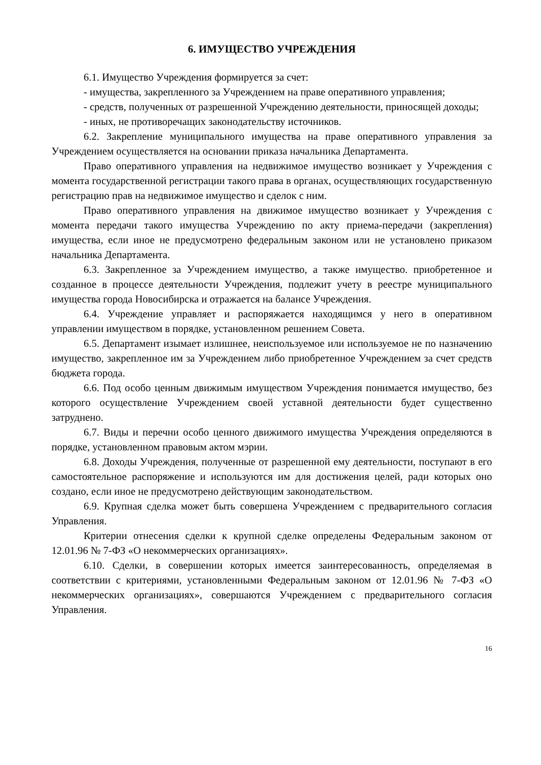6. ИМУЩЕСТВО УЧРЕЖДЕНИЯ
6.1. Имущество Учреждения формируется за счет:
- имущества, закрепленного за Учреждением на праве оперативного управления;
- средств, полученных от разрешенной Учреждению деятельности, приносящей доходы;
- иных, не противоречащих законодательству источников.
6.2. Закрепление муниципального имущества на праве оперативного управления за Учреждением осуществляется на основании приказа начальника Департамента.
Право оперативного управления на недвижимое имущество возникает у Учреждения с момента государственной регистрации такого права в органах, осуществляющих государственную регистрацию прав на недвижимое имущество и сделок с ним.
Право оперативного управления на движимое имущество возникает у Учреждения с момента передачи такого имущества Учреждению по акту приема-передачи (закрепления) имущества, если иное не предусмотрено федеральным законом или не установлено приказом начальника Департамента.
6.3. Закрепленное за Учреждением имущество, а также имущество. приобретенное и созданное в процессе деятельности Учреждения, подлежит учету в реестре муниципального имущества города Новосибирска и отражается на балансе Учреждения.
6.4. Учреждение управляет и распоряжается находящимся у него в оперативном управлении имуществом в порядке, установленном решением Совета.
6.5. Департамент изымает излишнее, неиспользуемое или используемое не по назначению имущество, закрепленное им за Учреждением либо приобретенное Учреждением за счет средств бюджета города.
6.6. Под особо ценным движимым имуществом Учреждения понимается имущество, без которого осуществление Учреждением своей уставной деятельности будет существенно затруднено.
6.7. Виды и перечни особо ценного движимого имущества Учреждения определяются в порядке, установленном правовым актом мэрии.
6.8. Доходы Учреждения, полученные от разрешенной ему деятельности, поступают в его самостоятельное распоряжение и используются им для достижения целей, ради которых оно создано, если иное не предусмотрено действующим законодательством.
6.9. Крупная сделка может быть совершена Учреждением с предварительного согласия Управления.
Критерии отнесения сделки к крупной сделке определены Федеральным законом от 12.01.96 № 7-ФЗ «О некоммерческих организациях».
6.10. Сделки, в совершении которых имеется заинтересованность, определяемая в соответствии с критериями, установленными Федеральным законом от 12.01.96 № 7-ФЗ «О некоммерческих организациях», совершаются Учреждением с предварительного согласия Управления.
16